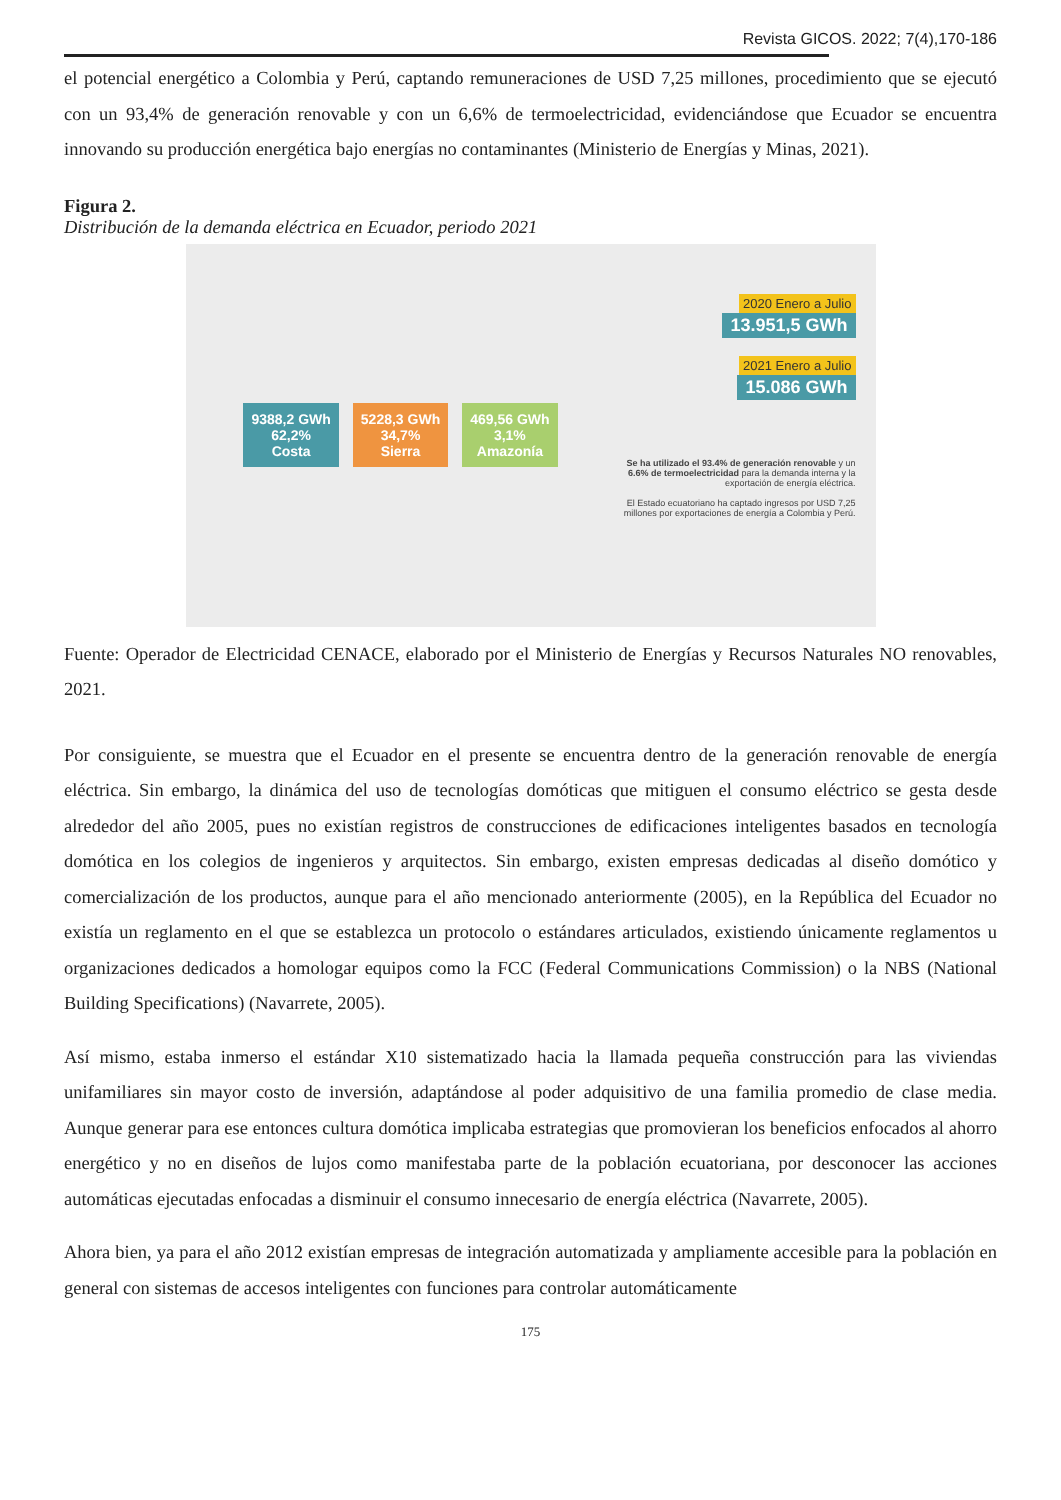Revista GICOS. 2022; 7(4),170-186
el potencial energético a Colombia y Perú, captando remuneraciones de USD 7,25 millones, procedimiento que se ejecutó con un 93,4% de generación renovable y con un 6,6% de termoelectricidad, evidenciándose que Ecuador se encuentra innovando su producción energética bajo energías no contaminantes (Ministerio de Energías y Minas, 2021).
Figura 2.
Distribución de la demanda eléctrica en Ecuador, periodo 2021
9388,2 GWh
62,2%
Costa
5228,3 GWh
34,7%
Sierra
469,56 GWh
3,1%
Amazonía
2020 Enero a Julio
13.951,5 GWh
2021 Enero a Julio
15.086 GWh
Se ha utilizado el 93.4% de generación renovable y un 6.6% de termoelectricidad para la demanda interna y la exportación de energía eléctrica.
El Estado ecuatoriano ha captado ingresos por USD 7,25 millones por exportaciones de energía a Colombia y Perú.
Fuente: Operador de Electricidad CENACE, elaborado por el Ministerio de Energías y Recursos Naturales NO renovables, 2021.
Por consiguiente, se muestra que el Ecuador en el presente se encuentra dentro de la generación renovable de energía eléctrica. Sin embargo, la dinámica del uso de tecnologías domóticas que mitiguen el consumo eléctrico se gesta desde alrededor del año 2005, pues no existían registros de construcciones de edificaciones inteligentes basados en tecnología domótica en los colegios de ingenieros y arquitectos. Sin embargo, existen empresas dedicadas al diseño domótico y comercialización de los productos, aunque para el año mencionado anteriormente (2005), en la República del Ecuador no existía un reglamento en el que se establezca un protocolo o estándares articulados, existiendo únicamente reglamentos u organizaciones dedicados a homologar equipos como la FCC (Federal Communications Commission) o la NBS (National Building Specifications) (Navarrete, 2005).
Así mismo, estaba inmerso el estándar X10 sistematizado hacia la llamada pequeña construcción para las viviendas unifamiliares sin mayor costo de inversión, adaptándose al poder adquisitivo de una familia promedio de clase media. Aunque generar para ese entonces cultura domótica implicaba estrategias que promovieran los beneficios enfocados al ahorro energético y no en diseños de lujos como manifestaba parte de la población ecuatoriana, por desconocer las acciones automáticas ejecutadas enfocadas a disminuir el consumo innecesario de energía eléctrica (Navarrete, 2005).
Ahora bien, ya para el año 2012 existían empresas de integración automatizada y ampliamente accesible para la población en general con sistemas de accesos inteligentes con funciones para controlar automáticamente
175